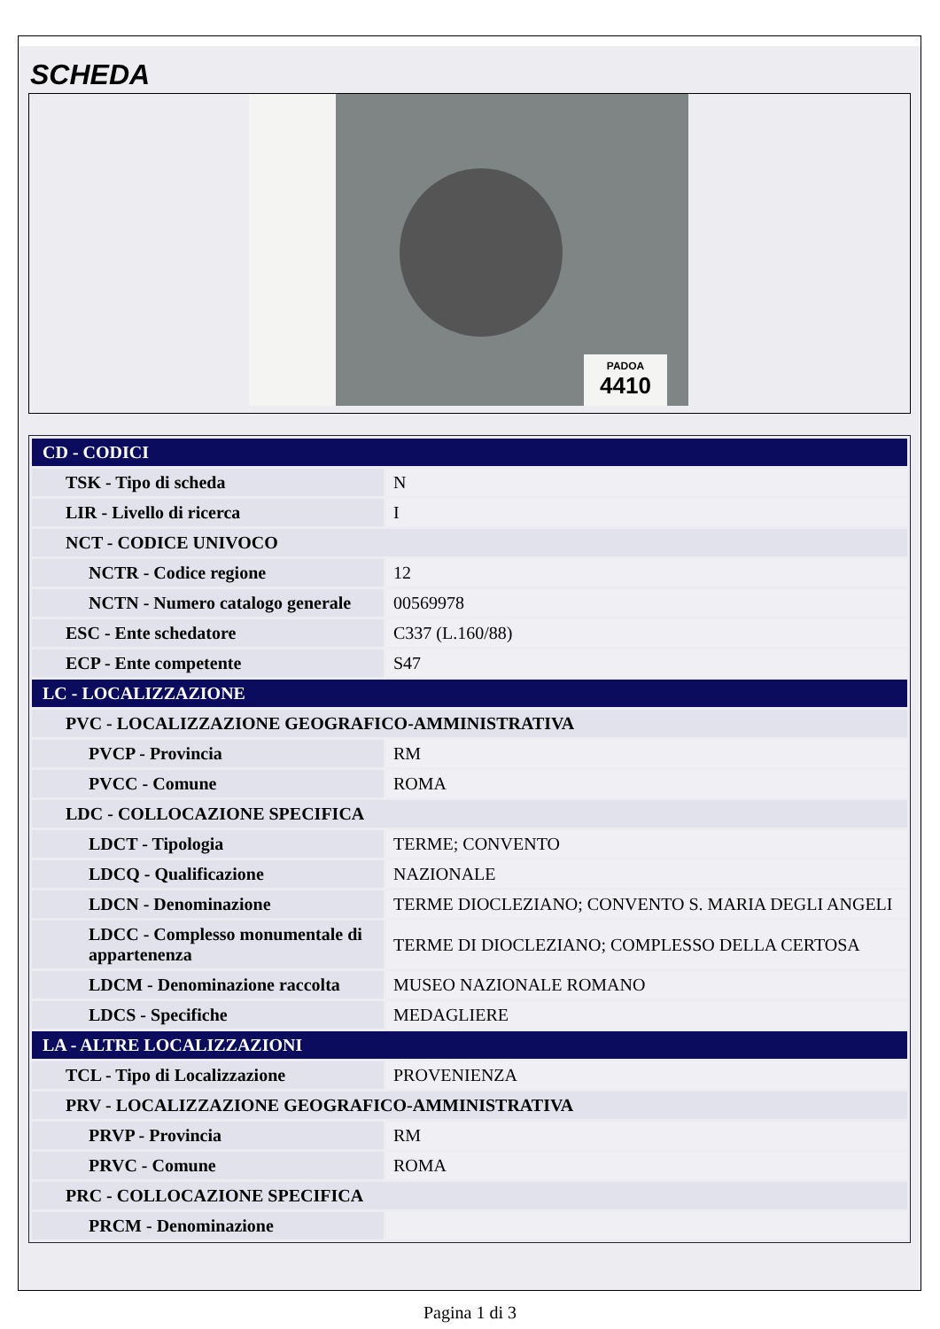SCHEDA
PADOA
4410
| CD - CODICI | |
| TSK - Tipo di scheda | N |
| LIR - Livello di ricerca | I |
| NCT - CODICE UNIVOCO | |
| NCTR - Codice regione | 12 |
| NCTN - Numero catalogo generale | 00569978 |
| ESC - Ente schedatore | C337 (L.160/88) |
| ECP - Ente competente | S47 |
| LC - LOCALIZZAZIONE | |
| PVC - LOCALIZZAZIONE GEOGRAFICO-AMMINISTRATIVA | |
| PVCP - Provincia | RM |
| PVCC - Comune | ROMA |
| LDC - COLLOCAZIONE SPECIFICA | |
| LDCT - Tipologia | TERME; CONVENTO |
| LDCQ - Qualificazione | NAZIONALE |
| LDCN - Denominazione | TERME DIOCLEZIANO; CONVENTO S. MARIA DEGLI ANGELI |
| LDCC - Complesso monumentale di appartenenza | TERME DI DIOCLEZIANO; COMPLESSO DELLA CERTOSA |
| LDCM - Denominazione raccolta | MUSEO NAZIONALE ROMANO |
| LDCS - Specifiche | MEDAGLIERE |
| LA - ALTRE LOCALIZZAZIONI | |
| TCL - Tipo di Localizzazione | PROVENIENZA |
| PRV - LOCALIZZAZIONE GEOGRAFICO-AMMINISTRATIVA | |
| PRVP - Provincia | RM |
| PRVC - Comune | ROMA |
| PRC - COLLOCAZIONE SPECIFICA | |
| PRCM - Denominazione | |
Pagina 1 di 3